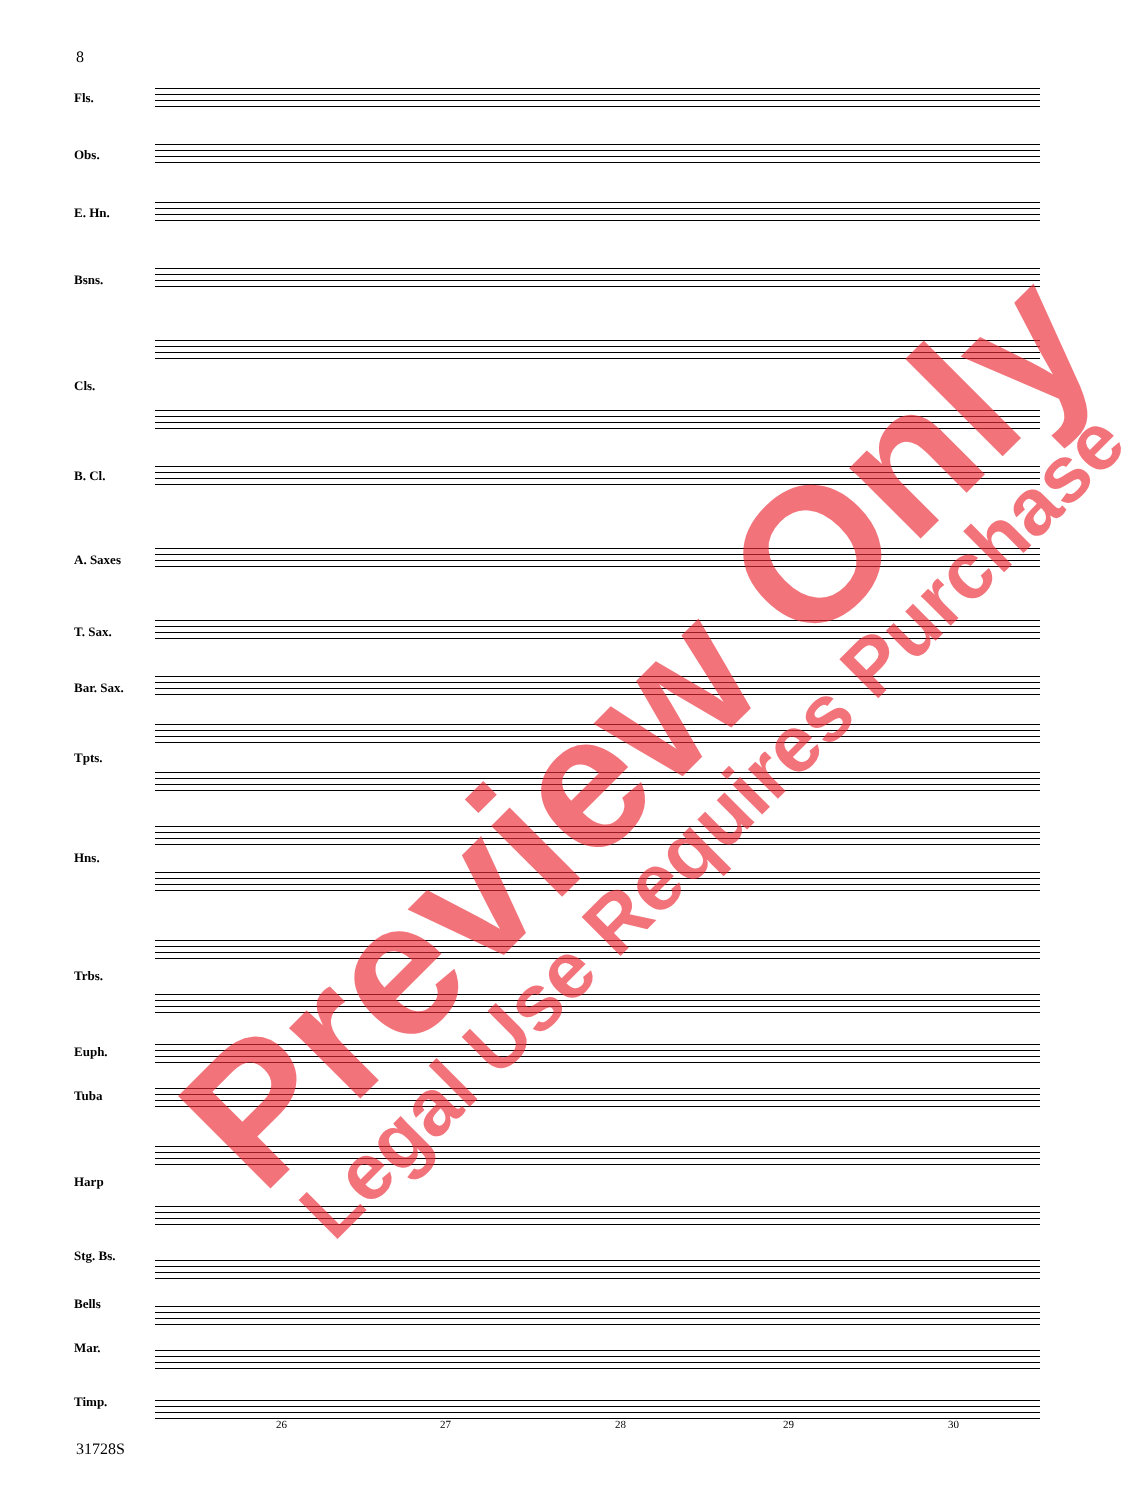8
Fls.
Obs.
E. Hn.
Bsns.
Cls.
B. Cl.
A. Saxes
T. Sax.
Bar. Sax.
Tpts.
Hns.
Trbs.
Euph.
Tuba
Harp
Stg. Bs.
Bells
Mar.
Timp.
26 27 28 29 30
31728S
Preview Only Legal Use Requires Purchase